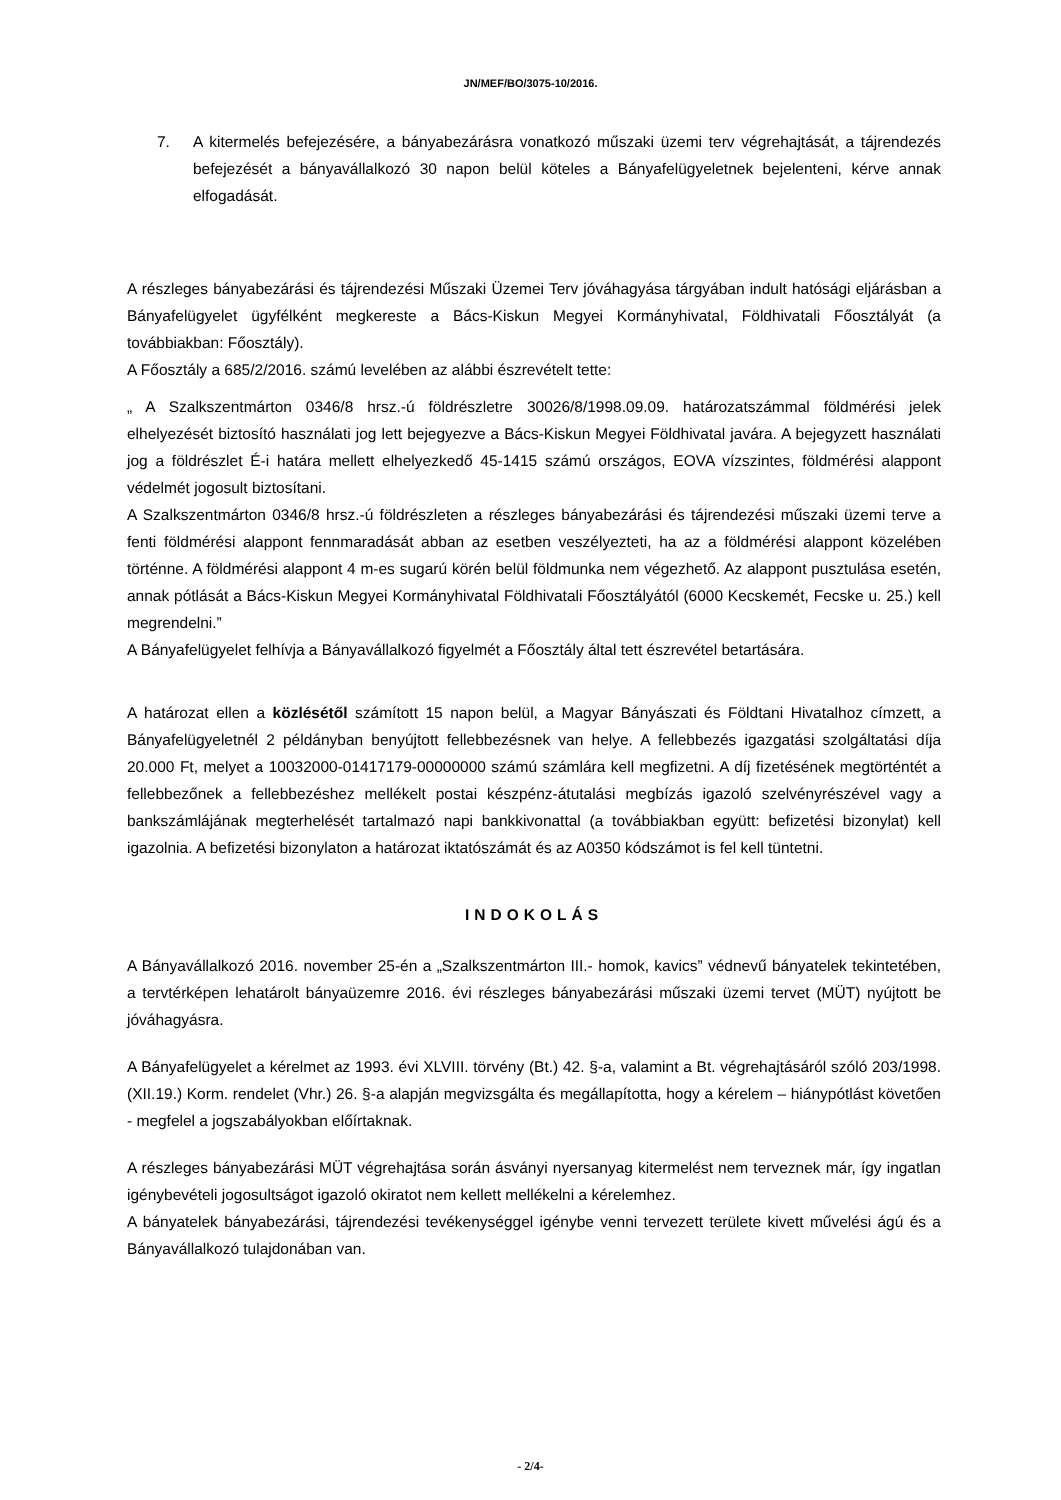JN/MEF/BO/3075-10/2016.
7. A kitermelés befejezésére, a bányabezárásra vonatkozó műszaki üzemi terv végrehajtását, a tájrendezés befejezését a bányavállalkozó 30 napon belül köteles a Bányafelügyeletnek bejelenteni, kérve annak elfogadását.
A részleges bányabezárási és tájrendezési Műszaki Üzemei Terv jóváhagyása tárgyában indult hatósági eljárásban a Bányafelügyelet ügyfélként megkereste a Bács-Kiskun Megyei Kormányhivatal, Földhivatali Főosztályát (a továbbiakban: Főosztály).
A Főosztály a 685/2/2016. számú levelében az alábbi észrevételt tette:
„ A Szalkszentmárton 0346/8 hrsz.-ú földrészletre 30026/8/1998.09.09. határozatszámmal földmérési jelek elhelyezését biztosító használati jog lett bejegyezve a Bács-Kiskun Megyei Földhivatal javára. A bejegyzett használati jog a földrészlet É-i határa mellett elhelyezkedő 45-1415 számú országos, EOVA vízszintes, földmérési alappont védelmét jogosult biztosítani.
A Szalkszentmárton 0346/8 hrsz.-ú földrészleten a részleges bányabezárási és tájrendezési műszaki üzemi terve a fenti földmérési alappont fennmaradását abban az esetben veszélyezteti, ha az a földmérési alappont közelében történne. A földmérési alappont 4 m-es sugarú körén belül földmunka nem végezhető. Az alappont pusztulása esetén, annak pótlását a Bács-Kiskun Megyei Kormányhivatal Földhivatali Főosztályától (6000 Kecskemét, Fecske u. 25.) kell megrendelni.”
A Bányafelügyelet felhívja a Bányavállalkozó figyelmét a Főosztály által tett észrevétel betartására.
A határozat ellen a közlésétől számított 15 napon belül, a Magyar Bányászati és Földtani Hivatalhoz címzett, a Bányafelügyeletnél 2 példányban benyújtott fellebbezésnek van helye. A fellebbezés igazgatási szolgáltatási díja 20.000 Ft, melyet a 10032000-01417179-00000000 számú számlára kell megfizetni. A díj fizetésének megtörténtét a fellebbezőnek a fellebbezéshez mellékelt postai készpénz-átutalási megbízás igazoló szelvényrészével vagy a bankszámlájának megterhelését tartalmazó napi bankkivonattal (a továbbiakban együtt: befizetési bizonylat) kell igazolnia. A befizetési bizonylaton a határozat iktatószámát és az A0350 kódszámot is fel kell tüntetni.
INDOKOLÁS
A Bányavállalkozó 2016. november 25-én a „Szalkszentmárton III.- homok, kavics” védnevű bányatelek tekintetében, a tervtérképen lehatárolt bányaüzemre 2016. évi részleges bányabezárási műszaki üzemi tervet (MÜT) nyújtott be jóváhagyásra.
A Bányafelügyelet a kérelmet az 1993. évi XLVIII. törvény (Bt.) 42. §-a, valamint a Bt. végrehajtásáról szóló 203/1998. (XII.19.) Korm. rendelet (Vhr.) 26. §-a alapján megvizsgálta és megállapította, hogy a kérelem – hiánypótlást követően - megfelel a jogszabályokban előírtaknak.
A részleges bányabezárási MÜT végrehajtása során ásványi nyersanyag kitermelést nem terveznek már, így ingatlan igénybevételi jogosultságot igazoló okiratot nem kellett mellékelni a kérelemhez.
A bányatelek bányabezárási, tájrendezési tevékenységgel igénybe venni tervezett területe kivett művelési ágú és a Bányavállalkozó tulajdonában van.
- 2/4-